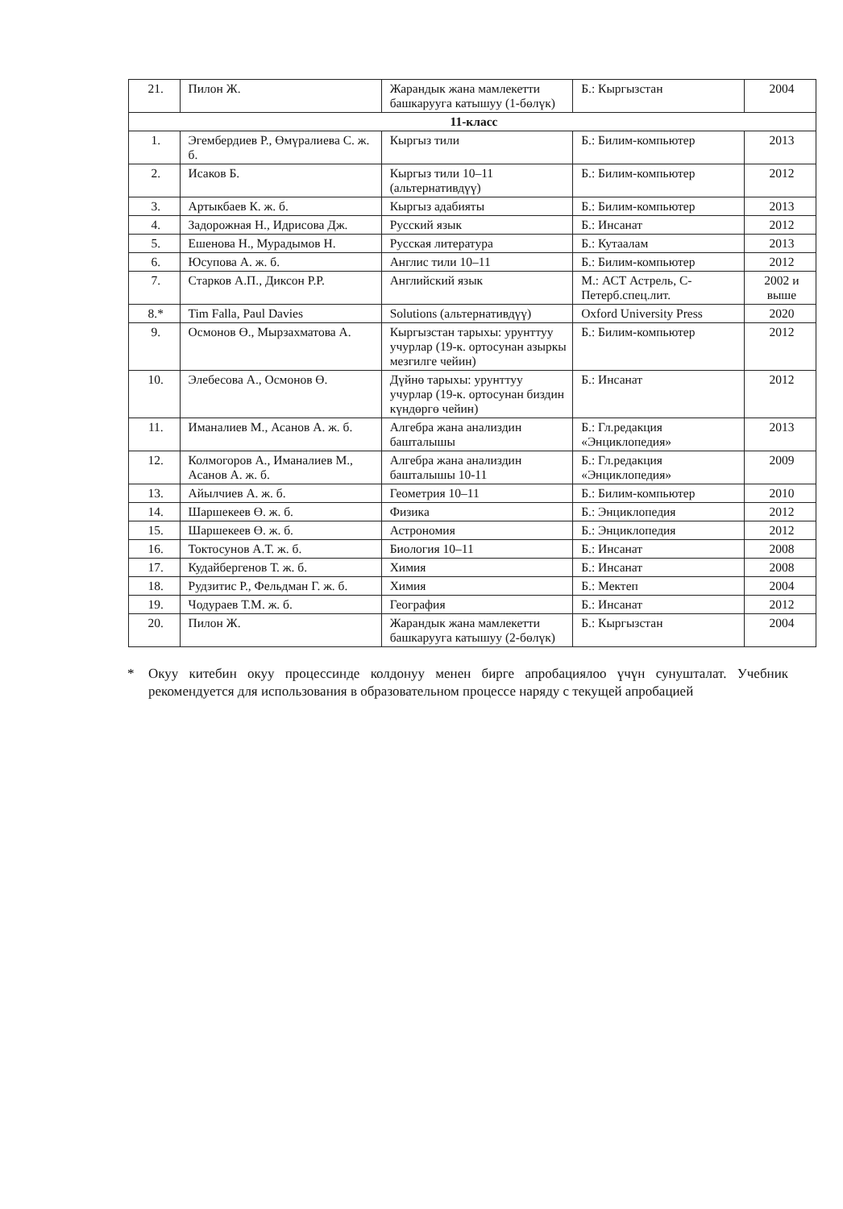| 21. | Пилон Ж. | Жарандык жана мамлекетти башкарууга катышуу (1-бөлүк) | Б.: Кыргызстан | 2004 |
| 11-класс | | | | |
| 1. | Эгембердиев Р., Өмүралиева С. ж. б. | Кыргыз тили | Б.: Билим-компьютер | 2013 |
| 2. | Исаков Б. | Кыргыз тили 10–11 (альтернативдүү) | Б.: Билим-компьютер | 2012 |
| 3. | Артыкбаев К. ж. б. | Кыргыз адабияты | Б.: Билим-компьютер | 2013 |
| 4. | Задорожная Н., Идрисова Дж. | Русский язык | Б.: Инсанат | 2012 |
| 5. | Ешенова Н., Мурадымов Н. | Русская литература | Б.: Кутаалам | 2013 |
| 6. | Юсупова А. ж. б. | Англис тили 10–11 | Б.: Билим-компьютер | 2012 |
| 7. | Старков А.П., Диксон Р.Р. | Английский язык | М.: АСТ Астрель, С-Петерб.спец.лит. | 2002 и выше |
| 8.* | Tim Falla, Paul Davies | Solutions (альтернативдүү) | Oxford University Press | 2020 |
| 9. | Осмонов Ө., Мырзахматова А. | Кыргызстан тарыхы: урунттуу учурлар (19-к. ортосунан азыркы мезгилге чейин) | Б.: Билим-компьютер | 2012 |
| 10. | Элебесова А., Осмонов Ө. | Дүйнө тарыхы: урунттуу учурлар (19-к. ортосунан биздин күндөргө чейин) | Б.: Инсанат | 2012 |
| 11. | Иманалиев М., Асанов А. ж. б. | Алгебра жана анализдин башталышы | Б.: Гл.редакция «Энциклопедия» | 2013 |
| 12. | Колмогоров А., Иманалиев М., Асанов А. ж. б. | Алгебра жана анализдин башталышы 10-11 | Б.: Гл.редакция «Энциклопедия» | 2009 |
| 13. | Айылчиев А. ж. б. | Геометрия 10–11 | Б.: Билим-компьютер | 2010 |
| 14. | Шаршекеев Ө. ж. б. | Физика | Б.: Энциклопедия | 2012 |
| 15. | Шаршекеев Ө. ж. б. | Астрономия | Б.: Энциклопедия | 2012 |
| 16. | Токтосунов А.Т. ж. б. | Биология 10–11 | Б.: Инсанат | 2008 |
| 17. | Кудайбергенов Т. ж. б. | Химия | Б.: Инсанат | 2008 |
| 18. | Рудзитис Р., Фельдман Г. ж. б. | Химия | Б.: Мектеп | 2004 |
| 19. | Чодураев Т.М. ж. б. | География | Б.: Инсанат | 2012 |
| 20. | Пилон Ж. | Жарандык жана мамлекетти башкарууга катышуу (2-бөлүк) | Б.: Кыргызстан | 2004 |
* Окуу китебин окуу процессинде колдонуу менен бирге апробациялоо үчүн сунушталат. Учебник рекомендуется для использования в образовательном процессе наряду с текущей апробацией